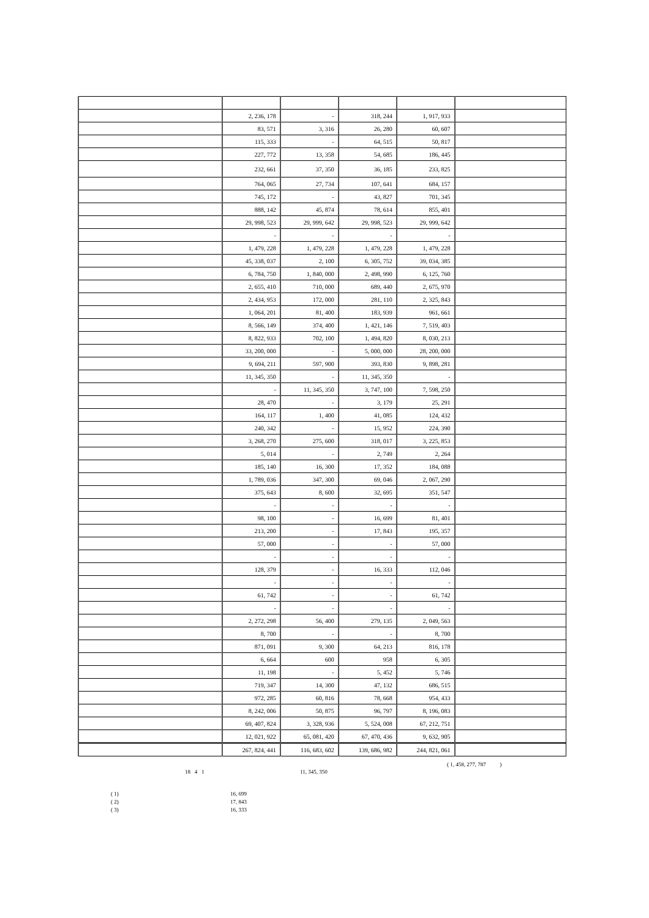| | 2, 236, 178 | - | 318, 244 | 1, 917, 933 | |
| | 83, 571 | 3, 316 | 26, 280 | 60, 607 | |
| | 115, 333 | - | 64, 515 | 50, 817 | |
| | 227, 772 | 13, 358 | 54, 685 | 186, 445 | |
| | 232, 661 | 37, 350 | 36, 185 | 233, 825 | |
| | 764, 065 | 27, 734 | 107, 641 | 684, 157 | |
| | 745, 172 | - | 43, 827 | 701, 345 | |
| | 888, 142 | 45, 874 | 78, 614 | 855, 401 | |
| | 29, 998, 523 | 29, 999, 642 | 29, 998, 523 | 29, 999, 642 | |
| | - | - | - | - | |
| | 1, 479, 228 | 1, 479, 228 | 1, 479, 228 | 1, 479, 228 | |
| | 45, 338, 037 | 2, 100 | 6, 305, 752 | 39, 034, 385 | |
| | 6, 784, 750 | 1, 840, 000 | 2, 498, 990 | 6, 125, 760 | |
| | 2, 655, 410 | 710, 000 | 689, 440 | 2, 675, 970 | |
| | 2, 434, 953 | 172, 000 | 281, 110 | 2, 325, 843 | |
| | 1, 064, 201 | 81, 400 | 183, 939 | 961, 661 | |
| | 8, 566, 149 | 374, 400 | 1, 421, 146 | 7, 519, 403 | |
| | 8, 822, 933 | 702, 100 | 1, 494, 820 | 8, 030, 213 | |
| | 33, 200, 000 | - | 5, 000, 000 | 28, 200, 000 | |
| | 9, 694, 211 | 597, 900 | 393, 830 | 9, 898, 281 | |
| | 11, 345, 350 | - | 11, 345, 350 | - | |
| | - | 11, 345, 350 | 3, 747, 100 | 7, 598, 250 | |
| | 28, 470 | - | 3, 179 | 25, 291 | |
| | 164, 117 | 1, 400 | 41, 085 | 124, 432 | |
| | 240, 342 | - | 15, 952 | 224, 390 | |
| | 3, 268, 270 | 275, 600 | 318, 017 | 3, 225, 853 | |
| | 5, 014 | - | 2, 749 | 2, 264 | |
| | 185, 140 | 16, 300 | 17, 352 | 184, 088 | |
| | 1, 789, 036 | 347, 300 | 69, 046 | 2, 067, 290 | |
| | 375, 643 | 8, 600 | 32, 695 | 351, 547 | |
| | - | - | - | - | |
| | 98, 100 | - | 16, 699 | 81, 401 | |
| | 213, 200 | - | 17, 843 | 195, 357 | |
| | 57, 000 | - | - | 57, 000 | |
| | - | - | - | - | |
| | 128, 379 | - | 16, 333 | 112, 046 | |
| | - | - | - | - | |
| | 61, 742 | - | - | 61, 742 | |
| | - | - | - | - | |
| | 2, 272, 298 | 56, 400 | 279, 135 | 2, 049, 563 | |
| | 8, 700 | - | - | 8, 700 | |
| | 871, 091 | 9, 300 | 64, 213 | 816, 178 | |
| | 6, 664 | 600 | 958 | 6, 305 | |
| | 11, 198 | - | 5, 452 | 5, 746 | |
| | 719, 347 | 14, 300 | 47, 132 | 686, 515 | |
| | 972, 285 | 60, 816 | 78, 668 | 954, 433 | |
| | 8, 242, 006 | 50, 875 | 96, 797 | 8, 196, 083 | |
| | 69, 407, 824 | 3, 328, 936 | 5, 524, 008 | 67, 212, 751 | |
| | 12, 021, 922 | 65, 081, 420 | 67, 470, 436 | 9, 632, 905 | |
| | 267, 824, 441 | 116, 683, 602 | 139, 686, 982 | 244, 821, 061 | |
( 1, 458, 277, 787 )
18 4 1 11, 345, 350
( 1) 16, 699
( 2) 17, 843
( 3) 16, 333